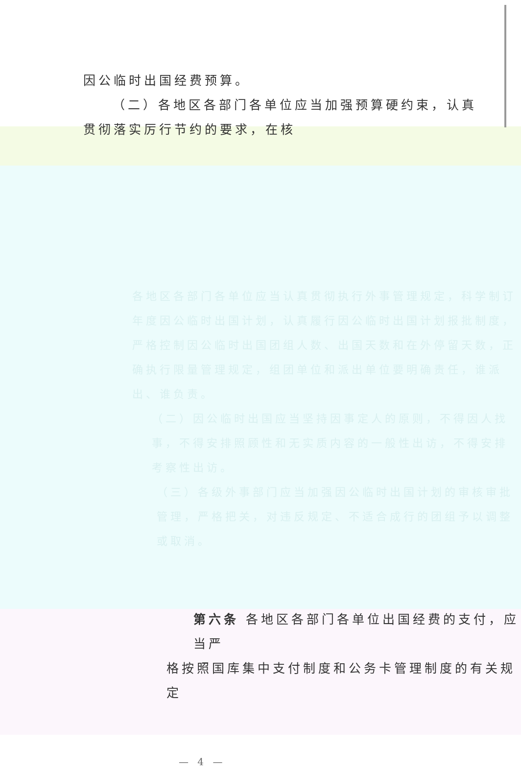因公临时出国经费预算。
（二）各地区各部门各单位应当加强预算硬约束，认真
贯彻落实厉行节约的要求，在核
各地区各部门各单位应当认真贯彻执行外事管理规定，科学制订年度因公临时出国计划，认真履行因公临时出国计划报批制度，严格控制因公临时出国团组人数、出国天数和在外停留天数，正确执行限量管理规定，组团单位和派出单位要明确责任，谁派出、谁负责。
（二）因公临时出国应当坚持因事定人的原则，不得因人找事，不得安排照顾性和无实质内容的一般性出访，不得安排考察性出访。
（三）各级外事部门应当加强因公临时出国计划的审核审批管理，严格把关，对违反规定、不适合成行的团组予以调整或取消。
第六条 各地区各部门各单位出国经费的支付，应当严
格按照国库集中支付制度和公务卡管理制度的有关规定
— 4 —